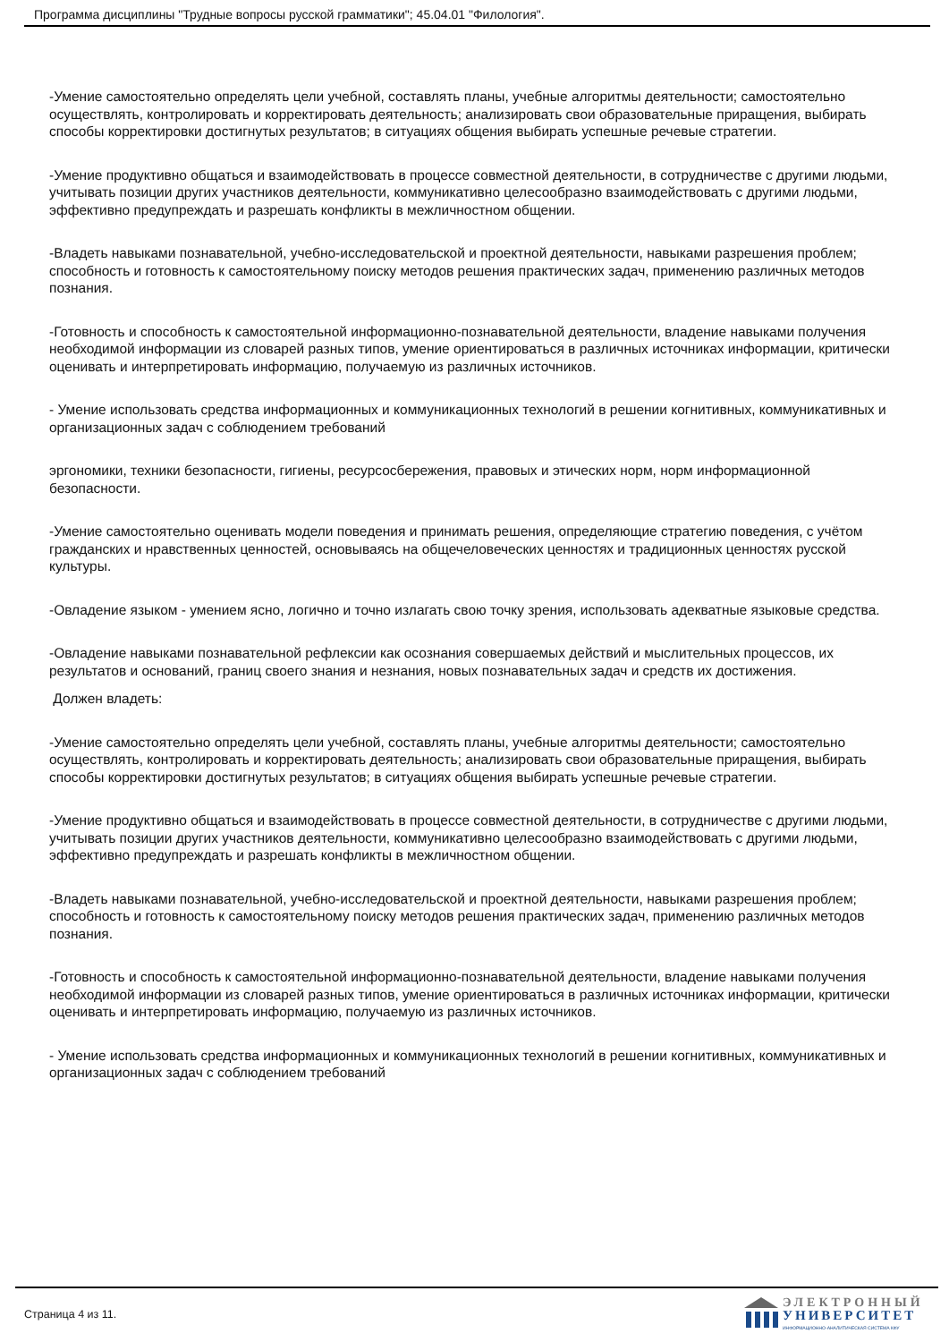Программа дисциплины "Трудные вопросы русской грамматики"; 45.04.01 "Филология".
-Умение самостоятельно определять цели учебной, составлять планы, учебные алгоритмы деятельности; самостоятельно осуществлять, контролировать и корректировать деятельность; анализировать свои образовательные приращения, выбирать способы корректировки достигнутых результатов; в ситуациях общения выбирать успешные речевые стратегии.
-Умение продуктивно общаться и взаимодействовать в процессе совместной деятельности, в сотрудничестве с другими людьми, учитывать позиции других участников деятельности, коммуникативно целесообразно взаимодействовать с другими людьми, эффективно предупреждать и разрешать конфликты в межличностном общении.
-Владеть навыками познавательной, учебно-исследовательской и проектной деятельности, навыками разрешения проблем; способность и готовность к самостоятельному поиску методов решения практических задач, применению различных методов познания.
-Готовность и способность к самостоятельной информационно-познавательной деятельности, владение навыками получения необходимой информации из словарей разных типов, умение ориентироваться в различных источниках информации, критически оценивать и интерпретировать информацию, получаемую из различных источников.
- Умение использовать средства информационных и коммуникационных технологий в решении когнитивных, коммуникативных и организационных задач с соблюдением требований
эргономики, техники безопасности, гигиены, ресурсосбережения, правовых и этических норм, норм информационной безопасности.
-Умение самостоятельно оценивать модели поведения и принимать решения, определяющие стратегию поведения, с учётом гражданских и нравственных ценностей, основываясь на общечеловеческих ценностях и традиционных ценностях русской культуры.
-Овладение языком - умением ясно, логично и точно излагать свою точку зрения, использовать адекватные языковые средства.
-Овладение навыками познавательной рефлексии как осознания совершаемых действий и мыслительных процессов, их результатов и оснований, границ своего знания и незнания, новых познавательных задач и средств их достижения.
Должен владеть:
-Умение самостоятельно определять цели учебной, составлять планы, учебные алгоритмы деятельности; самостоятельно осуществлять, контролировать и корректировать деятельность; анализировать свои образовательные приращения, выбирать способы корректировки достигнутых результатов; в ситуациях общения выбирать успешные речевые стратегии.
-Умение продуктивно общаться и взаимодействовать в процессе совместной деятельности, в сотрудничестве с другими людьми, учитывать позиции других участников деятельности, коммуникативно целесообразно взаимодействовать с другими людьми, эффективно предупреждать и разрешать конфликты в межличностном общении.
-Владеть навыками познавательной, учебно-исследовательской и проектной деятельности, навыками разрешения проблем; способность и готовность к самостоятельному поиску методов решения практических задач, применению различных методов познания.
-Готовность и способность к самостоятельной информационно-познавательной деятельности, владение навыками получения необходимой информации из словарей разных типов, умение ориентироваться в различных источниках информации, критически оценивать и интерпретировать информацию, получаемую из различных источников.
- Умение использовать средства информационных и коммуникационных технологий в решении когнитивных, коммуникативных и организационных задач с соблюдением требований
Страница 4 из 11.
ЭЛЕКТРОННЫЙ
УНИВЕРСИТЕТ
ИНФОРМАЦИОННО-АНАЛИТИЧЕСКАЯ СИСТЕМА КФУ